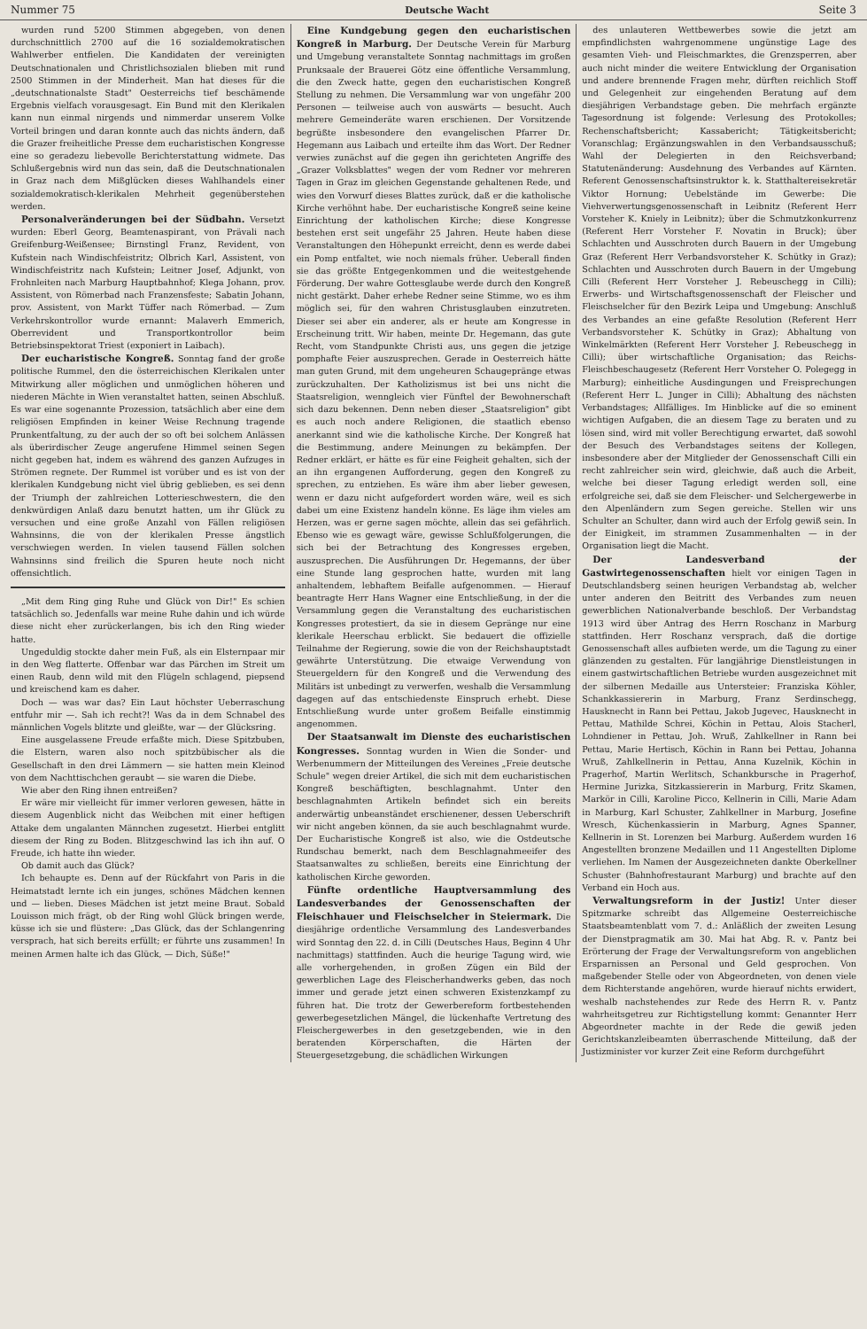Nummer 75 Deutsche Wacht Seite 3
wurden rund 5200 Stimmen abgegeben, von denen durchschnittlich 2700 auf die 16 sozialdemokratischen Wahlwerber entfielen. Die Kandidaten der vereinigten Deutschnationalen und Christlichsozialen blieben mit rund 2500 Stimmen in der Minderheit. Man hat dieses für die „deutschnationalste Stadt" Oesterreichs tief beschämende Ergebnis vielfach vorausgesagt. Ein Bund mit den Klerikalen kann nun einmal nirgends und nimmerdar unserem Volke Vorteil bringen und daran konnte auch das nichts ändern, daß die Grazer freiheitliche Presse dem eucharistischen Kongresse eine so geradezu liebevolle Berichterstattung widmete. Das Schlußergebnis wird nun das sein, daß die Deutschnationalen in Graz nach dem Mißglücken dieses Wahlhandels einer sozialdemokratisch-klerikalen Mehrheit gegenüberstehen werden.
Personalveränderungen bei der Südbahn. Versetzt wurden: Eberl Georg, Beamtenaspirant, von Prävali nach Greifenburg-Weißensee; Birnstingl Franz, Revident, von Kufstein nach Windischfeistritz; Olbrich Karl, Assistent, von Windischfeistritz nach Kufstein; Leitner Josef, Adjunkt, von Frohnleiten nach Marburg Hauptbahnhof; Klega Johann, prov. Assistent, von Römerbad nach Franzensfeste; Sabatin Johann, prov. Assistent, von Markt Tüffer nach Römerbad. — Zum Verkehrskontrollor wurde ernannt: Malaverh Emmerich, Oberrevident und Transportkontrollor beim Betriebsinspektorat Triest (exponiert in Laibach).
Der eucharistische Kongreß. Sonntag fand der große politische Rummel, den die österreichischen Klerikalen unter Mitwirkung aller möglichen und unmöglichen höheren und niederen Mächte in Wien veranstaltet hatten, seinen Abschluß. Es war eine sogenannte Prozession, tatsächlich aber eine dem religiösen Empfinden in keiner Weise Rechnung tragende Prunkentfaltung, zu der auch der so oft bei solchem Anlässen als überirdischer Zeuge angerufene Himmel seinen Segen nicht gegeben hat, indem es während des ganzen Aufzuges in Strömen regnete. Der Rummel ist vorüber und es ist von der klerikalen Kundgebung nicht viel übrig geblieben, es sei denn der Triumph der zahlreichen Lotterieschwestern, die den denkwürdigen Anlaß dazu benutzt hatten, um ihr Glück zu versuchen und eine große Anzahl von Fällen religiösen Wahnsinns, die von der klerikalen Presse ängstlich verschwiegen werden. In vielen tausend Fällen solchen Wahnsinns sind freilich die Spuren heute noch nicht offensichtlich.
„Mit dem Ring ging Ruhe und Glück von Dir!" Es schien tatsächlich so. Jedenfalls war meine Ruhe dahin und ich würde diese nicht eher zurückerlangen, bis ich den Ring wieder hatte.
Ungeduldig stockte daher mein Fuß, als ein Elsternpaar mir in den Weg flatterte. Offenbar war das Pärchen im Streit um einen Raub, denn wild mit den Flügeln schlagend, piepsend und kreischend kam es daher.
Doch — was war das? Ein Laut höchster Ueberraschung entfuhr mir —. Sah ich recht?! Was da in dem Schnabel des männlichen Vogels blitzte und gleißte, war — der Glücksring.
Eine ausgelassene Freude erfaßte mich. Diese Spitzbuben, die Elstern, waren also noch spitzbübischer als die Gesellschaft in den drei Lämmern — sie hatten mein Kleinod von dem Nachttischchen geraubt — sie waren die Diebe.
Wie aber den Ring ihnen entreißen?
Er wäre mir vielleicht für immer verloren gewesen, hätte in diesem Augenblick nicht das Weibchen mit einer heftigen Attake dem ungalanten Männchen zugesetzt. Hierbei entglitt diesem der Ring zu Boden. Blitzgeschwind las ich ihn auf. O Freude, ich hatte ihn wieder.
Ob damit auch das Glück?
Ich behaupte es. Denn auf der Rückfahrt von Paris in die Heimatstadt lernte ich ein junges, schönes Mädchen kennen und — lieben. Dieses Mädchen ist jetzt meine Braut. Sobald Louisson mich frägt, ob der Ring wohl Glück bringen werde, küsse ich sie und flüstere: „Das Glück, das der Schlangenring versprach, hat sich bereits erfüllt; er führte uns zusammen! In meinen Armen halte ich das Glück, — Dich, Süße!"
Eine Kundgebung gegen den eucharistischen Kongreß in Marburg. Der Deutsche Verein für Marburg und Umgebung veranstaltete Sonntag nachmittags im großen Prunksaale der Brauerei Götz eine öffentliche Versammlung, die den Zweck hatte, gegen den eucharistischen Kongreß Stellung zu nehmen. Die Versammlung war von ungefähr 200 Personen — teilweise auch von auswärts — besucht. Auch mehrere Gemeinderäte waren erschienen. Der Vorsitzende begrüßte insbesondere den evangelischen Pfarrer Dr. Hegemann aus Laibach und erteilte ihm das Wort. Der Redner verwies zunächst auf die gegen ihn gerichteten Angriffe des „Grazer Volksblattes" wegen der vom Redner vor mehreren Tagen in Graz im gleichen Gegenstande gehaltenen Rede, und wies den Vorwurf dieses Blattes zurück, daß er die katholische Kirche verhöhnt habe. Der eucharistische Kongreß seine keine Einrichtung der katholischen Kirche; diese Kongresse bestehen erst seit ungefähr 25 Jahren. Heute haben diese Veranstaltungen den Höhepunkt erreicht, denn es werde dabei ein Pomp entfaltet, wie noch niemals früher. Ueberall finden sie das größte Entgegenkommen und die weitestgehende Förderung. Der wahre Gottesglaube werde durch den Kongreß nicht gestärkt. Daher erhebe Redner seine Stimme, wo es ihm möglich sei, für den wahren Christusglauben einzutreten. Dieser sei aber ein anderer, als er heute am Kongresse in Erscheinung tritt. Wir haben, meinte Dr. Hegemann, das gute Recht, vom Standpunkte Christi aus, uns gegen die jetzige pomphafte Feier auszusprechen. Gerade in Oesterreich hätte man guten Grund, mit dem ungeheuren Schaugepränge etwas zurückzuhalten. Der Katholizismus ist bei uns nicht die Staatsreligion, wenngleich vier Fünftel der Bewohnerschaft sich dazu bekennen. Denn neben dieser „Staatsreligion" gibt es auch noch andere Religionen, die staatlich ebenso anerkannt sind wie die katholische Kirche. Der Kongreß hat die Bestimmung, andere Meinungen zu bekämpfen. Der Redner erklärt, er hätte es für eine Feigheit gehalten, sich der an ihn ergangenen Aufforderung, gegen den Kongreß zu sprechen, zu entziehen. Es wäre ihm aber lieber gewesen, wenn er dazu nicht aufgefordert worden wäre, weil es sich dabei um eine Existenz handeln könne. Es läge ihm vieles am Herzen, was er gerne sagen möchte, allein das sei gefährlich. Ebenso wie es gewagt wäre, gewisse Schlußfolgerungen, die sich bei der Betrachtung des Kongresses ergeben, auszusprechen. Die Ausführungen Dr. Hegemanns, der über eine Stunde lang gesprochen hatte, wurden mit lang anhaltendem, lebhaftem Beifalle aufgenommen. — Hierauf beantragte Herr Hans Wagner eine Entschließung, in der die Versammlung gegen die Veranstaltung des eucharistischen Kongresses protestiert, da sie in diesem Gepränge nur eine klerikale Heerschau erblickt. Sie bedauert die offizielle Teilnahme der Regierung, sowie die von der Reichshauptstadt gewährte Unterstützung. Die etwaige Verwendung von Steuergeldern für den Kongreß und die Verwendung des Militärs ist unbedingt zu verwerfen, weshalb die Versammlung dagegen auf das entschiedenste Einspruch erhebt. Diese Entschließung wurde unter großem Beifalle einstimmig angenommen.
Der Staatsanwalt im Dienste des eucharistischen Kongresses. Sonntag wurden in Wien die Sonder- und Werbenummern der Mitteilungen des Vereines „Freie deutsche Schule" wegen dreier Artikel, die sich mit dem eucharistischen Kongreß beschäftigten, beschlagnahmt. Unter den beschlagnahmten Artikeln befindet sich ein bereits anderwärtig unbeanständet erschienener, dessen Ueberschrift wir nicht angeben können, da sie auch beschlagnahmt wurde. Der Eucharistische Kongreß ist also, wie die Ostdeutsche Rundschau bemerkt, nach dem Beschlagnahmeeifer des Staatsanwaltes zu schließen, bereits eine Einrichtung der katholischen Kirche geworden.
Fünfte ordentliche Hauptversammlung des Landesverbandes der Genossenschaften der Fleischhauer und Fleischselcher in Steiermark. Die diesjährige ordentliche Versammlung des Landesverbandes wird Sonntag den 22. d. in Cilli (Deutsches Haus, Beginn 4 Uhr nachmittags) stattfinden. Auch die heurige Tagung wird, wie alle vorhergehenden, in großen Zügen ein Bild der gewerblichen Lage des Fleischerhandwerks geben, das noch immer und gerade jetzt einen schweren Existenzkampf zu führen hat. Die trotz der Gewerbereform fortbestehenden gewerbegesetzlichen Mängel, die lückenhafte Vertretung des Fleischergewerbes in den gesetzgebenden, wie in den beratenden Körperschaften, die Härten der Steuergesetzgebung, die schädlichen Wirkungen
des unlauteren Wettbewerbes sowie die jetzt am empfindlichsten wahrgenommene ungünstige Lage des gesamten Vieh- und Fleischmarktes, die Grenzsperren, aber auch nicht minder die weitere Entwicklung der Organisation und andere brennende Fragen mehr, dürften reichlich Stoff und Gelegenheit zur eingehenden Beratung auf dem diesjährigen Verbandstage geben. Die mehrfach ergänzte Tagesordnung ist folgende: Verlesung des Protokolles; Rechenschaftsbericht; Kassabericht; Tätigkeitsbericht; Voranschlag; Ergänzungswahlen in den Verbandsausschuß; Wahl der Delegierten in den Reichsverband; Statutenänderung: Ausdehnung des Verbandes auf Kärnten. Referent Genossenschaftsinstruktor k. k. Statthaltereisekretär Viktor Hornung; Uebelstände im Gewerbe: Die Viehverwertungsgenossenschaft in Leibnitz (Referent Herr Vorsteher K. Kniely in Leibnitz); über die Schmutzkonkurrenz (Referent Herr Vorsteher F. Novatin in Bruck); über Schlachten und Ausschroten durch Bauern in der Umgebung Graz (Referent Herr Verbandsvorsteher K. Schütky in Graz); Schlachten und Ausschroten durch Bauern in der Umgebung Cilli (Referent Herr Vorsteher J. Rebeuschegg in Cilli); Erwerbs- und Wirtschaftsgenossenschaft der Fleischer und Fleischselcher für den Bezirk Leipa und Umgebung: Anschluß des Verbandes an eine gefaßte Resolution (Referent Herr Verbandsvorsteher K. Schütky in Graz); Abhaltung von Winkelmärkten (Referent Herr Vorsteher J. Rebeuschegg in Cilli); über wirtschaftliche Organisation; das Reichs-Fleischbeschaugesetz (Referent Herr Vorsteher O. Polegegg in Marburg); einheitliche Ausdingungen und Freisprechungen (Referent Herr L. Junger in Cilli); Abhaltung des nächsten Verbandstages; Allfälliges. Im Hinblicke auf die so eminent wichtigen Aufgaben, die an diesem Tage zu beraten und zu lösen sind, wird mit voller Berechtigung erwartet, daß sowohl der Besuch des Verbandstages seitens der Kollegen, insbesondere aber der Mitglieder der Genossenschaft Cilli ein recht zahlreicher sein wird, gleichwie, daß auch die Arbeit, welche bei dieser Tagung erledigt werden soll, eine erfolgreiche sei, daß sie dem Fleischer- und Selchergewerbe in den Alpenländern zum Segen gereiche. Stellen wir uns Schulter an Schulter, dann wird auch der Erfolg gewiß sein. In der Einigkeit, im strammen Zusammenhalten — in der Organisation liegt die Macht.
Der Landesverband der Gastwirtegenossenschaften hielt vor einigen Tagen in Deutschlandsberg seinen heurigen Verbandstag ab, welcher unter anderen den Beitritt des Verbandes zum neuen gewerblichen Nationalverbande beschloß. Der Verbandstag 1913 wird über Antrag des Herrn Roschanz in Marburg stattfinden. Herr Roschanz versprach, daß die dortige Genossenschaft alles aufbieten werde, um die Tagung zu einer glänzenden zu gestalten. Für langjährige Dienstleistungen in einem gastwirtschaftlichen Betriebe wurden ausgezeichnet mit der silbernen Medaille aus Untersteier: Franziska Köhler, Schankkassiererin in Marburg, Franz Serdinschegg, Hausknecht in Rann bei Pettau, Jakob Jugevec, Hausknecht in Pettau, Mathilde Schrei, Köchin in Pettau, Alois Stacherl, Lohndiener in Pettau, Joh. Wruß, Zahlkellner in Rann bei Pettau, Marie Hertisch, Köchin in Rann bei Pettau, Johanna Wruß, Zahlkellnerin in Pettau, Anna Kuzelnik, Köchin in Pragerhof, Martin Werlitsch, Schankbursche in Pragerhof, Hermine Jurizka, Sitzkassiererin in Marburg, Fritz Skamen, Markör in Cilli, Karoline Picco, Kellnerin in Cilli, Marie Adam in Marburg, Karl Schuster, Zahlkellner in Marburg, Josefine Wresch, Küchenkassierin in Marburg, Agnes Spanner, Kellnerin in St. Lorenzen bei Marburg. Außerdem wurden 16 Angestellten bronzene Medaillen und 11 Angestellten Diplome verliehen. Im Namen der Ausgezeichneten dankte Oberkellner Schuster (Bahnhofrestaurant Marburg) und brachte auf den Verband ein Hoch aus.
Verwaltungsreform in der Justiz! Unter dieser Spitzmarke schreibt das Allgemeine Oesterreichische Staatsbeamtenblatt vom 7. d.: Anläßlich der zweiten Lesung der Dienstpragmatik am 30. Mai hat Abg. R. v. Pantz bei Erörterung der Frage der Verwaltungsreform von angeblichen Ersparnissen an Personal und Geld gesprochen. Von maßgebender Stelle oder von Abgeordneten, von denen viele dem Richterstande angehören, wurde hierauf nichts erwidert, weshalb nachstehendes zur Rede des Herrn R. v. Pantz wahrheitsgetreu zur Richtigstellung kommt: Genannter Herr Abgeordneter machte in der Rede die gewiß jeden Gerichtskanzleibeamten überraschende Mitteilung, daß der Justizminister vor kurzer Zeit eine Reform durchgeführt